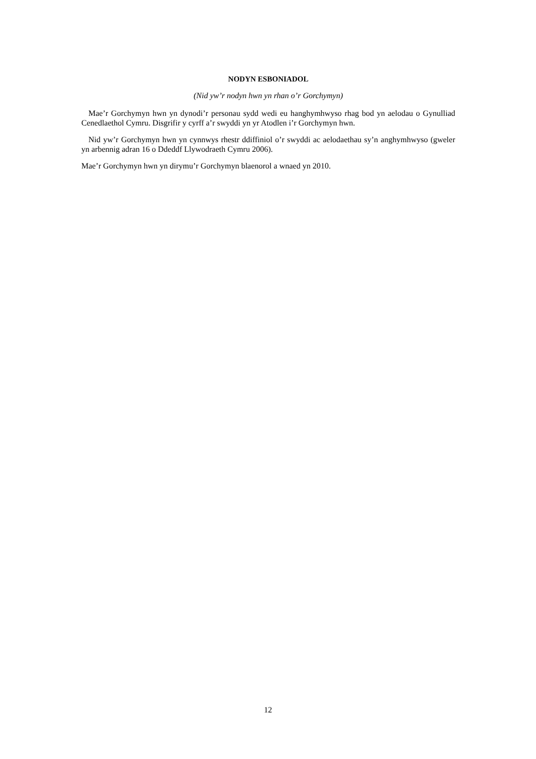NODYN ESBONIADOL
(Nid yw’r nodyn hwn yn rhan o’r Gorchymyn)
Mae’r Gorchymyn hwn yn dynodi’r personau sydd wedi eu hanghymhwyso rhag bod yn aelodau o Gynulliad Cenedlaethol Cymru. Disgrifir y cyrff a’r swyddi yn yr Atodlen i’r Gorchymyn hwn.
Nid yw’r Gorchymyn hwn yn cynnwys rhestr ddiffiniol o’r swyddi ac aelodaethau sy’n anghymhwyso (gweler yn arbennig adran 16 o Ddeddf Llywodraeth Cymru 2006).
Mae’r Gorchymyn hwn yn dirymu’r Gorchymyn blaenorol a wnaed yn 2010.
12